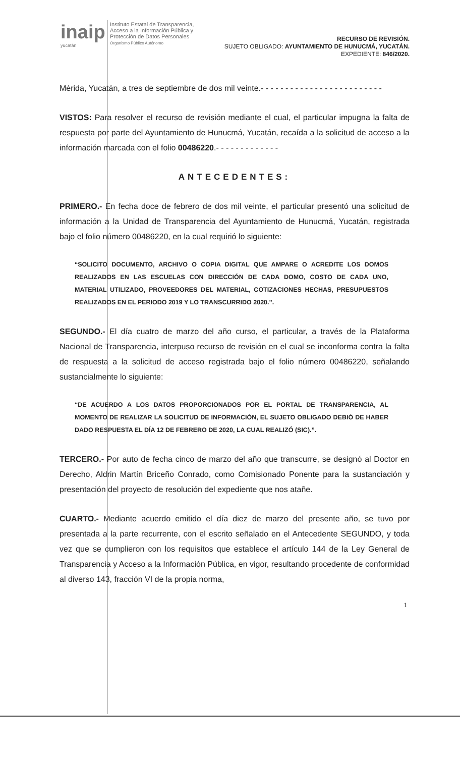inaip
yucatán
Instituto Estatal de Transparencia, Acceso a la Información Pública y Protección de Datos Personales
Organismo Público Autónomo
RECURSO DE REVISIÓN.
SUJETO OBLIGADO: AYUNTAMIENTO DE HUNUCMÁ, YUCATÁN.
EXPEDIENTE: 846/2020.
Mérida, Yucatán, a tres de septiembre de dos mil veinte.- - - - - - - - - - - - - - - - - - - - - - - - -
VISTOS: Para resolver el recurso de revisión mediante el cual, el particular impugna la falta de respuesta por parte del Ayuntamiento de Hunucmá, Yucatán, recaída a la solicitud de acceso a la información marcada con el folio 00486220.- - - - - - - - - - - - -
ANTECEDENTES:
PRIMERO.- En fecha doce de febrero de dos mil veinte, el particular presentó una solicitud de información a la Unidad de Transparencia del Ayuntamiento de Hunucmá, Yucatán, registrada bajo el folio número 00486220, en la cual requirió lo siguiente:
“SOLICITO DOCUMENTO, ARCHIVO O COPIA DIGITAL QUE AMPARE O ACREDITE LOS DOMOS REALIZADOS EN LAS ESCUELAS CON DIRECCIÓN DE CADA DOMO, COSTO DE CADA UNO, MATERIAL UTILIZADO, PROVEEDORES DEL MATERIAL, COTIZACIONES HECHAS, PRESUPUESTOS REALIZADOS EN EL PERIODO 2019 Y LO TRANSCURRIDO 2020.”.
SEGUNDO.- El día cuatro de marzo del año curso, el particular, a través de la Plataforma Nacional de Transparencia, interpuso recurso de revisión en el cual se inconforma contra la falta de respuesta a la solicitud de acceso registrada bajo el folio número 00486220, señalando sustancialmente lo siguiente:
“DE ACUERDO A LOS DATOS PROPORCIONADOS POR EL PORTAL DE TRANSPARENCIA, AL MOMENTO DE REALIZAR LA SOLICITUD DE INFORMACIÓN, EL SUJETO OBLIGADO DEBIÓ DE HABER DADO RESPUESTA EL DÍA 12 DE FEBRERO DE 2020, LA CUAL REALIZÓ (SIC).”.
TERCERO.- Por auto de fecha cinco de marzo del año que transcurre, se designó al Doctor en Derecho, Aldrin Martín Briceño Conrado, como Comisionado Ponente para la sustanciación y presentación del proyecto de resolución del expediente que nos atañe.
CUARTO.- Mediante acuerdo emitido el día diez de marzo del presente año, se tuvo por presentada a la parte recurrente, con el escrito señalado en el Antecedente SEGUNDO, y toda vez que se cumplieron con los requisitos que establece el artículo 144 de la Ley General de Transparencia y Acceso a la Información Pública, en vigor, resultando procedente de conformidad al diverso 143, fracción VI de la propia norma,
1